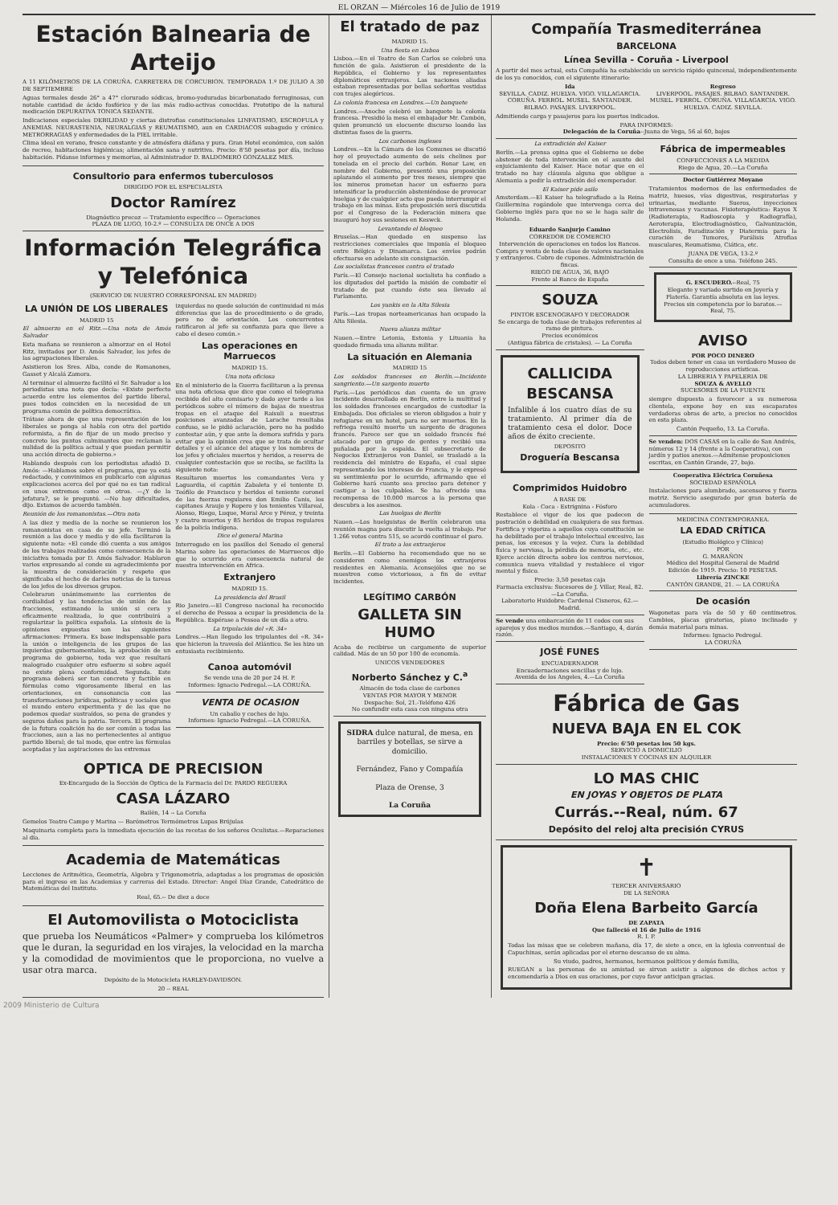EL ORZAN — Miércoles 16 de Julio de 1919
Estación Balnearia de Arteijo
A 11 KILÓMETROS DE LA CORUÑA. CARRETERA DE CORCUBION. TEMPORADA 1.º DE JULIO A 30 DE SEPTIEMBRE
Aguas termales desde 26° a 47° clorurado sódicas, bromo-yoduradas bicarbonatado ferruginosas, con notable cantidad de ácido fosfórico y de las más radio-activas conocidas. Prototipo de la natural medicación DEPURATIVA TONICA SEDANTE.
Indicaciones especiales DEBILIDAD y ciertas distrofias constitucionales LINFATISMO, ESCROFULA y ANEMIAS. NEURASTENIA, NEURALGIAS y REUMATISMO, aun en CARDIACOS subagudo y crónico. METRORRAGIAS y enfermedades de la PIEL irritable.
Clima ideal en verano, fresco constante y de atmósfera diáfana y pura. Gran Hotel económico, con salón de recreo, habitaciones higiénicas; alimentación sana y nutritiva. Precio: 8'50 pesetas por día, incluso habitación. Pídanse informes y memorias, al Administrador D. BALDOMERO GONZALEZ MES.
Consultorio para enfermos tuberculosos
DIRIGIDO POR EL ESPECIALISTA
Doctor Ramírez
Diagnóstico precoz — Tratamiento específico — Operaciones
PLAZA DE LUGO, 10-2.º — CONSULTA DE ONCE A DOS
Información Telegráfica y Telefónica
(SERVICIO DE NUESTRO CORRESPONSAL EN MADRID)
LA UNIÓN DE LOS LIBERALES
MADRID 15
El almuerzo en el Ritz.—Una nota de Amós Salvador
Esta mañana se reunieron a almorzar en el Hotel Ritz, invitados por D. Amós Salvador, los jefes de las agrupaciones liberales.
Asistieron los Sres. Alba, conde de Romanones, Gasset y Alcalá Zamora.
Al terminar el almuerzo facilitó el Sr. Salvador a los periodistas una nota que decía: «Existe perfecto acuerdo entre los elementos del partido liberal, pues todos coinciden en la necesidad de un programa común de política democrática.
Trátase ahora de que una representación de los liberales se ponga al habla con otra del partido reformista, a fin de fijar de un modo preciso y concreto los puntos culminantes que reclaman la nulidad de la política actual y que puedan permitir una acción directa de gobierno.»
Hablando después con los periodistas añadió D. Amós: —Hablamos sobre el programa, que ya está redactado, y convinimos en publicarlo con algunas explicaciones acerca del por qué no es tan radical en unos extremos como en otros. —¿Y de la jefatura?, se le preguntó. —No hay dificultades, dijo. Estamos de acuerdo también.
Reunión de los romanonistas.—Otra nota
A las diez y media de la noche se reunieron los romanonistas en casa de su jefe. Terminó la reunión a las doce y media y de ella facilitaron la siguiente nota: «El conde dió cuenta a sus amigos de los trabajos realizados como consecuencia de la iniciativa tomada por D. Amós Salvador. Hablaron varios expresando al conde su agradecimiento por la muestra de consideración y respeto que significaba el hecho de darles noticias de la tareas de los jefes de los diversos grupos.
Celebraron unánimemente las corrientes de cordialidad y las tendencias de unión de las fracciones, estimando la unión si cera y eficazmente realizada, lo que contribuirá a regularizar la política española. La síntesis de la opiniones expuestas son las siguientes afirmaciones: Primera. Es base indispensable para la unión o inteligencia de los grupos de las izquierdas gubernamentales, la aprobación de un programa de gobierno, toda vez que resultará malogrado cualquier otro esfuerzo si sobre aquél no existe plena conformidad. Segunda. Este programa deberá ser tan concreto y factible en fórmulas como vigorosamente liberal en las orientaciones, en consonancia con las transformaciones jurídicas, políticas y sociales que el mundo entero experimenta y de las que no podemos quedar sustraídos, so pena de grandes y seguros daños para la patria. Tercera. El programa de la futura coalición ha de ser común a todas las fracciones, aun a las no pertenecientes al antiguo partido liberal; de tal modo, que entre las fórmulas aceptadas y las aspiraciones de las extremas
izquierdas no quede solución de continuidad ni más diferencias que las de procedimiento o de grado, pero no de orientación. Los concurrentes ratificaron al jefe su confianza para que lleve a cabo el deseo común.»
Las operaciones en Marruecos
MADRID 15.
Una nota oficiosa
En el ministerio de la Guerra facilitaron a la prensa una nota oficiosa que dice que como el telegrama recibido del alto comisario y dado ayer tarde a los periódicos sobre el número de bajas de nuestras tropas en el ataque del Raisuli a nuestras posiciones avanzadas de Larache resultaba confuso, se le pidió aclaración, pero no ha podido contestar aún, y que ante la demora sufrida y para evitar que la opinión crea que se trata de ocultar detalles y el alcance del ataque y los nombres de los jefes y oficiales muertos y heridos, a reserva de cualquier contestación que se reciba, se facilita la siguiente nota:
Resultaron muertos los comandantes Vera y Laguardia, el capitán Zabaleta y el teniente D. Teófilo de Francisco y heridos el teniente coronel de las fuerzas regulares don Emilio Canis, los capitanes Araujo y Ropero y los tenientes Villareal, Alonso, Riego, Luque, Moral Arce y Pérez, y treinta y cuatro muertos y 85 heridos de tropas regulares de la policía indígena.
Dice el general Marina
Interrogado en los pasillos del Senado el general Marina sobre las operaciones de Marruecos dijo que lo ocurrido era consecuencia natural de nuestra intervención en Africa.
Extranjero
MADRID 15.
La presidencia del Brasil
Rio Janeiro.—El Congreso nacional ha reconocido el derecho de Pessoa a ocupar la presidencia de la República. Espérase a Pessoa de un día a otro.
La tripulación del «R. 34»
Londres.—Han llegado los tripulantes del «R. 34» que hicieron la travesía del Atlántico. Se les hizo un entusiasta recibimiento.
Canoa automóvil
Se vende una de 20 por 24 H. P.
Informes: Ignacio Pedregal.—LA CORUÑA.
VENTA DE OCASION
Un caballo y coches de lujo.
Informes: Ignacio Pedregal.—LA CORUÑA.
OPTICA DE PRECISION
Ex-Encargado de la Sección de Optica de la Farmacia del Dr. PARDO REGUERA
CASA LÁZARO
Bailén, 14 -- La Coruña
Gemelos Teatro Campo y Marina — Barómetros Termómetros Lupas Brújulas
Maquinaria completa para la inmediata ejecución de las recetas de los señores Oculistas.—Reparaciones al día.
Academia de Matemáticas
Lecciones de Aritmética, Geometría, Algebra y Trigonometría, adaptadas a los programas de oposición para el ingreso en las Academias y carreras del Estado. Director: Angel Díaz Grande, Catedrático de Matemáticas del Instituto.
Real, 65.-- De diez a doce
El Automovilista o Motociclista
que prueba los Neumáticos «Palmer» y comprueba los kilómetros que le duran, la seguridad en los virajes, la velocidad en la marcha y la comodidad de movimientos que le proporciona, no vuelve a usar otra marca.
Depósito de la Motocicleta HARLEY-DAVIDSON.
20 -- REAL
El tratado de paz
MADRID 15.
Una fiesta en Lisboa
Lisboa.—En el Teatro de San Carlos se celebró una función de gala. Asistieron el presidente de la República, el Gobierno y los representantes diplomáticos extranjeros. Las naciones aliadas estaban representadas por bellas señoritas vestidas con trajes alegóricos.
La colonia francesa en Londres.—Un banquete
Londres.—Anoche celebró un banquete la colonia francesa. Presidió la mesa el embajador Mr. Cambón, quien pronunció un elocuente discurso loando las distintas fases de la guerra.
Los carbones ingleses
Londres.—En la Cámara de los Comunes se discutió hoy el proyectado aumento de seis chelines por tonelada en el precio del carbón. Bonar Law, en nombre del Gobierno, presentó una proposición aplazando el aumento por tres meses, siempre que los mineros prometan hacer un esfuerzo para intensificar la producción absteniéndose de provocar huelgas y de cualquier acto que pueda interrumpir el trabajo en las minas. Esta proposición será discutida por el Congreso de la Federación minera que inauguró hoy sus sesiones en Keswck.
Levantando el bloqueo
Bruselas.—Han quedado en suspenso las restricciones comerciales que imponía el bloqueo entre Bélgica y Dinamarca. Los envíos podrán efectuarse en adelante sin consignación.
Los socialistas franceses contra el tratado
París.—El Consejo nacional socialista ha confiado a los diputados del partido la misión de combatir el tratado de paz cuando éste sea llevado al Parlamento.
Los yankis en la Alta Silesia
París.—Las tropas norteamericanas han ocupado la Alta Silesia.
Nueva alianza militar
Nauen.—Entre Letonia, Estonia y Lituania ha quedado firmada una alianza militar.
La situación en Alemania
MADRID 15
Los soldados franceses en Berlín.—Incidente sangriento.—Un sargento muerto
París.—Los periódicos dan cuenta de un grave incidente desarrollado en Berlín, entre la multitud y los soldados franceses encargados de custodiar la Embajada. Dos oficiales se vieron obligados a huir y refugiarse en un hotel, para no ser muertos. En la refriega resultó muerto un sargento de dragones francés. Parece ser que un soldado francés fué atacado por un grupo de gentes y recibió una puñalada por la espalda. El subsecretario de Negocios Extranjeros von Daniel, se trasladó a la residencia del ministro de España, el cual sigue representando los intereses de Francia, y le expresó su sentimiento por lo ocurrido, afirmando que el Gobierno hará cuanto sea preciso para detener y castigar a los culpables. Se ha ofrecido una recompensa de 10.000 marcos a la persona que descubra a los asesinos.
Las huelgas de Berlín
Nauen.—Los huelguistas de Berlín celebraron una reunión magna para discutir la vuelta al trabajo. Por 1.266 votos contra 515, se acordó continuar el paro.
El trato a los extranjeros
Berlín.—El Gobierno ha recomendado que no se consideren como enemigos los extranjeros residentes en Alemania. Aconsejóles que no se muestren como victoriosos, a fin de evitar incidentes.
LEGÍTIMO CARBÓN
GALLETA SIN HUMO
Acaba de recibirse un cargamento de superior calidad. Más de un 50 por 100 de economía.
UNICOS VENDEDORES
Norberto Sánchez y C.<sup>a</sup>
Almacén de toda clase de carbones
VENTAS POR MAYOR Y MENOR
Despacho: Sol, 21.-Teléfono 426
No confundir esta casa con ninguna otra
SIDRA dulce natural, de mesa, en barriles y botellas, se sirve a domicilio.
Fernández, Fano y Compañía
Plaza de Orense, 3
La Coruña
Compañía Trasmediterránea
BARCELONA
Línea Sevilla - Coruña - Liverpool
A partir del mes actual, esta Compañía ha establecido un servicio rápido quincenal, independientemente de los ya conocidos, con el siguiente itinerario:
Ida
SEVILLA. CADIZ. HUELVA. VIGO. VILLAGARCIA. CORUÑA. FERROL. MUSEL. SANTANDER. BILBAO. PASAJES. LIVERPOOL.
Regreso
LIVERPOOL. PASAJES. BILBAO. SANTANDER. MUSEL. FERROL. CORUÑA. VILLAGARCIA. VIGO. HUELVA. CADIZ. SEVILLA.
Admitiendo carga y pasajeros para los puertos indicados.
PARA INFORMES:
Delegación de la Coruña--Juana de Vega, 56 al 60, bajos
La extradición del Kaiser
Berlín.—La prensa opina que el Gobierno se debe abstener de toda intervención en el asunto del enjuiciamiento del Kaiser. Hace notar que en el tratado no hay cláusula alguna que obligue a Alemania a pedir la extradición del exemperador.
El Kaiser pide asilo
Amsterdam.—El Kaiser ha telegrafiado a la Reina Guillermina rogándole que intervenga cerca del Gobierno inglés para que no se le haga salir de Holanda.
Eduardo Sanjurjo Camino
CORREDOR DE COMERCIO
Intervención de operaciones en todos los Bancos. Compra y venta de toda clase de valores nacionales y extranjeros. Cobro de cupones. Administración de fincas.
RIEGO DE AGUA, 36, BAJO
Frente al Banco de España
SOUZA
PINTOR ESCENOGRAFO Y DECORADOR
Se encarga de toda clase de trabajos referentes al ramo de pintura.
Precios económicos
(Antigua fábrica de cristales). — La Coruña
CALLICIDA
BESCANSA
Infalible á los cuatro días de su tratamiento. Al primer día de tratamiento cesa el dolor. Doce años de éxito creciente.
DEPOSITO
Droguería Bescansa
Comprimidos Huidobro
A BASE DE
Kola - Coca - Estrignina - Fósforo
Restablece el vigor de los que padecen de postración o debilidad en cualquiera de sus formas. Fortifica y vigoriza a aquellos cuya constitución se ha debilitado por el trabajo intelectual excesivo, las penas, los excesos y la vejez. Cura la debilidad física y nerviosa, la pérdida de memoria, etc., etc. Ejerce acción directa sobre los centros nerviosos, comunica nueva vitalidad y restablece el vigor mental y físico.
Precio: 3,50 pesetas caja
Farmacia exclusiva: Sucesores de J. Villar, Real, 82.—La Coruña.
Laboratorio Huidobro: Cardenal Cisneros, 62.—Madrid.
Se vende una embarcación de 11 codos con sus aparejos y dos medios mundos.—Santiago, 4, darán razón.
JOSÉ FUNES
ENCUADERNADOR
Encuadernaciones sencillas y de lujo.
Avenida de los Angeles, 4.—La Coruña
Fábrica de impermeables
CONFECCIONES A LA MEDIDA
Riego de Agua, 20.—La Coruña
Doctor Gutiérrez Moyano
Tratamientos modernos de las enfermedades de matriz, huesos, vías digestivas, respiratorias y urinarias, mediante Sueros, inyecciones intravenosas y vacunas. Fisioterapéutica: Rayos X (Radioterapia, Radioscopia y Radiografía), Aeroterapia, Electrodiagnóstico, Galvanización, Electrolisis, Faradización y Diatermia para la curación de Tumores, Parálisis Atrofias musculares, Reumatismo, Ciática, etc.
JUANA DE VEGA, 13-2.º
Consulta de once a una. Teléfono 245.
G. ESCUDERO.--Real, 75
Elegante y variado surtido en Joyería y Platería. Garantía absoluta en las leyes. Precios sin competencia por lo baratos.—Real, 75.
AVISO
POR POCO DINERO
Todos deben tener en casa un verdadero Museo de reproducciones artísticas.
LA LIBRERIA Y PAPELERIA DE
SOUZA & AVELLO
SUCESORES DE LA FUENTE
siempre dispuesta a favorecer a su numerosa clientela, expone hoy en sus escaparates verdaderas obras de arte, a precios no conocidos en esta plaza.
Cantón Pequeño, 13. La Coruña.
Se venden: DOS CASAS en la calle de San Andrés, números 12 y 14 (frente a la Cooperativa), con jardín y patios anexos.—Admitense proposiciones escritas, en Cantón Grande, 27, bajo.
Cooperativa Eléctrica Coruñesa
SOCIEDAD ESPAÑOLA
Instalaciones para alumbrado, ascensores y fuerza motriz. Servicio asegurado por gran batería de acumuladores.
MEDICINA CONTEMPORANEA.
LA EDAD CRÍTICA
(Estudio Biológico y Clínico)
POR
G. MARAÑON
Médico del Hospital General de Madrid
Edición de 1919. Precio: 10 PESETAS.
Librería ZINCKE
CANTÓN GRANDE, 21. — LA CORUÑA
De ocasión
Wagonetas para vía de 50 y 60 centímetros. Cambios, placas giratorias, plano inclinado y demás material para minas.
Informes: Ignacio Pedregal.
LA CORUÑA
Fábrica de Gas
NUEVA BAJA EN EL COK
Precio: 6'50 pesetas los 50 kgs.
SERVICIO A DOMICILIO
INSTALACIONES Y COCINAS EN ALQUILER
LO MAS CHIC
EN JOYAS Y OBJETOS DE PLATA
Currás.--Real, núm. 67
Depósito del reloj alta precisión CYRUS
✝
TERCER ANIVERSARIO
DE LA SEÑORA
Doña Elena Barbeito García
DE ZAPATA
Que falleció el 16 de Julio de 1916
R. I. P.
Todas las misas que se celebren mañana, día 17, de siete a once, en la iglesia conventual de Capuchinas, serán aplicadas por el eterno descanso de su alma.
Su viudo, padres, hermanos, hermanos políticos y demás familia,
RUEGAN a las personas de su amistad se sirvan asistir a algunos de dichos actos y encomendaría a Dios en sus oraciones, por cuyo favor anticipan gracias.
2009 Ministerio de Cultura